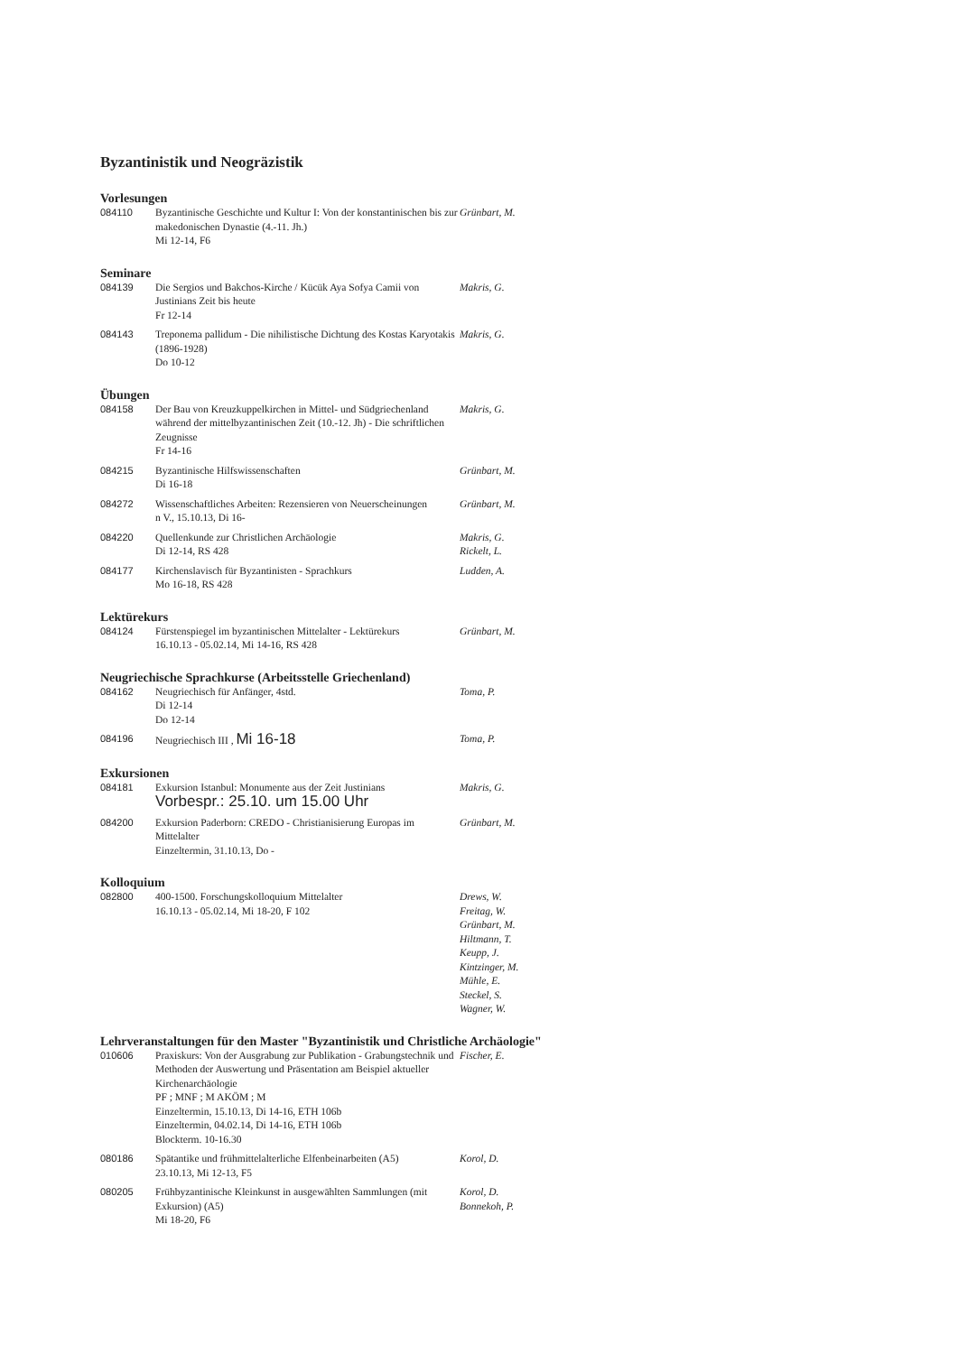Byzantinistik und Neogräzistik
Vorlesungen
| 084110 | Byzantinische Geschichte und Kultur I: Von der konstantinischen bis zur makedonischen Dynastie (4.-11. Jh.) Mi 12-14, F6 | Grünbart, M. |
Seminare
| 084139 | Die Sergios und Bakchos-Kirche / Kücük Aya Sofya Camii von Justinians Zeit bis heute Fr 12-14 | Makris, G. |
| 084143 | Treponema pallidum - Die nihilistische Dichtung des Kostas Karyotakis (1896-1928) Do 10-12 | Makris, G. |
Übungen
| 084158 | Der Bau von Kreuzkuppelkirchen in Mittel- und Südgriechenland während der mittelbyzantinischen Zeit (10.-12. Jh) - Die schriftlichen Zeugnisse Fr 14-16 | Makris, G. |
| 084215 | Byzantinische Hilfswissenschaften Di 16-18 | Grünbart, M. |
| 084272 | Wissenschaftliches Arbeiten: Rezensieren von Neuerscheinungen n V., 15.10.13, Di 16- | Grünbart, M. |
| 084220 | Quellenkunde zur Christlichen Archäologie Di 12-14, RS 428 | Makris, G. Rickelt, L. |
| 084177 | Kirchenslavisch für Byzantinisten - Sprachkurs Mo 16-18, RS 428 | Ludden, A. |
Lektürekurs
| 084124 | Fürstenspiegel im byzantinischen Mittelalter - Lektürekurs 16.10.13 - 05.02.14, Mi 14-16, RS 428 | Grünbart, M. |
Neugriechische Sprachkurse (Arbeitsstelle Griechenland)
| 084162 | Neugriechisch für Anfänger, 4std. Di 12-14 Do 12-14 | Toma, P. |
| 084196 | Neugriechisch III , Mi 16-18 | Toma, P. |
Exkursionen
| 084181 | Exkursion Istanbul: Monumente aus der Zeit Justinians Vorbespr.: 25.10. um 15.00 Uhr | Makris, G. |
| 084200 | Exkursion Paderborn: CREDO - Christianisierung Europas im Mittelalter Einzeltermin, 31.10.13, Do - | Grünbart, M. |
Kolloquium
| 082800 | 400-1500. Forschungskolloquium Mittelalter 16.10.13 - 05.02.14, Mi 18-20, F 102 | Drews, W. Freitag, W. Grünbart, M. Hiltmann, T. Keupp, J. Kintzinger, M. Mühle, E. Steckel, S. Wagner, W. |
Lehrveranstaltungen für den Master "Byzantinistik und Christliche Archäologie"
| 010606 | Praxiskurs: Von der Ausgrabung zur Publikation - Grabungstechnik und Methoden der Auswertung und Präsentation am Beispiel aktueller Kirchenarchäologie PF ; MNF ; M AKÖM ; M Einzeltermin, 15.10.13, Di 14-16, ETH 106b Einzeltermin, 04.02.14, Di 14-16, ETH 106b Blockterm. 10-16.30 | Fischer, E. |
| 080186 | Spätantike und frühmittelalterliche Elfenbeinarbeiten (A5) 23.10.13, Mi 12-13, F5 | Korol, D. |
| 080205 | Frühbyzantinische Kleinkunst in ausgewählten Sammlungen (mit Exkursion) (A5) Mi 18-20, F6 | Korol, D. Bonnekoh, P. |